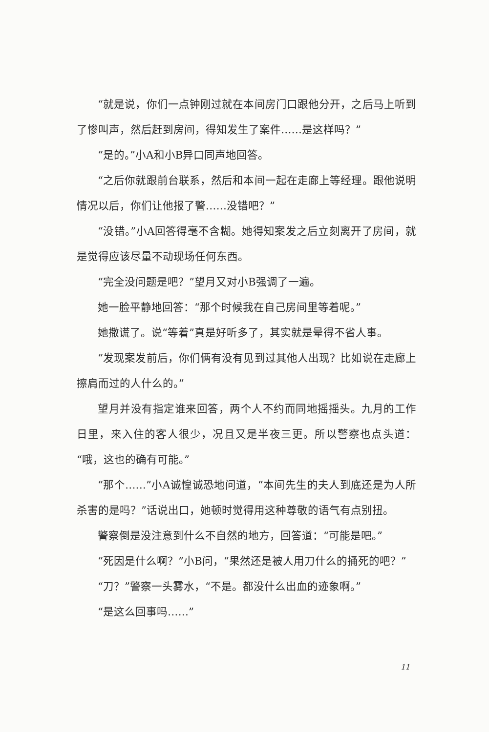“就是说，你们一点钟刚过就在本间房门口跟他分开，之后马上听到了惨叫声，然后赶到房间，得知发生了案件……是这样吗？”
“是的。”小A和小B异口同声地回答。
“之后你就跟前台联系，然后和本间一起在走廊上等经理。跟他说明情况以后，你们让他报了警……没错吧？”
“没错。”小A回答得毫不含糊。她得知案发之后立刻离开了房间，就是觉得应该尽量不动现场任何东西。
“完全没问题是吧？”望月又对小B强调了一遍。
她一脸平静地回答：“那个时候我在自己房间里等着呢。”
她撒谎了。说“等着”真是好听多了，其实就是晕得不省人事。
“发现案发前后，你们俩有没有见到过其他人出现？比如说在走廊上擦肩而过的人什么的。”
望月并没有指定谁来回答，两个人不约而同地摇摇头。九月的工作日里，来入住的客人很少，况且又是半夜三更。所以警察也点头道：“哦，这也的确有可能。”
“那个……”小A诚惶诚恐地问道，“本间先生的夫人到底还是为人所杀害的是吗？”话说出口，她顿时觉得用这种尊敬的语气有点别扭。
警察倒是没注意到什么不自然的地方，回答道：“可能是吧。”
“死因是什么啊？”小B问，“果然还是被人用刀什么的捅死的吧？”
“刀？”警察一头雾水，“不是。都没什么出血的迹象啊。”
“是这么回事吗……”
11